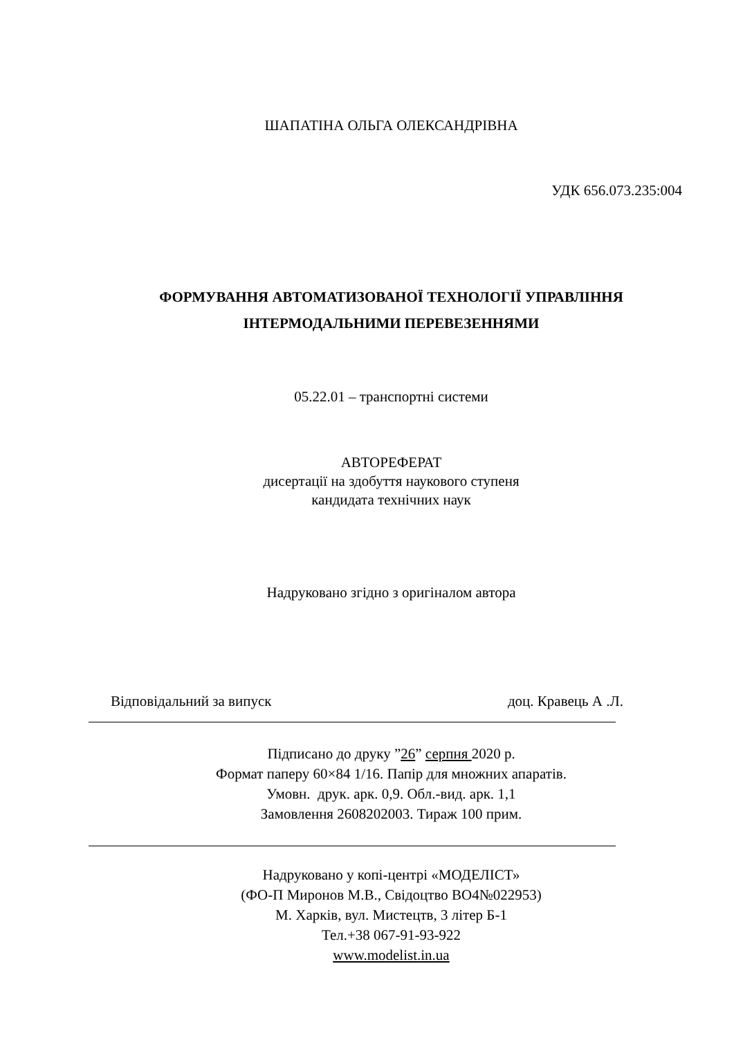ШАПАТІНА ОЛЬГА ОЛЕКСАНДРІВНА
УДК 656.073.235:004
ФОРМУВАННЯ АВТОМАТИЗОВАНОЇ ТЕХНОЛОГІЇ УПРАВЛІННЯ
ІНТЕРМОДАЛЬНИМИ ПЕРЕВЕЗЕННЯМИ
05.22.01 – транспортні системи
АВТОРЕФЕРАТ
дисертації на здобуття наукового ступеня
кандидата технічних наук
Надруковано згідно з оригіналом автора
Відповідальний за випуск доц. Кравець А .Л.
Підписано до друку ”26” серпня 2020 р.
Формат паперу 60×84 1/16. Папір для множних апаратів.
Умовн. друк. арк. 0,9. Обл.-вид. арк. 1,1
Замовлення 2608202003. Тираж 100 прим.
Надруковано у копі-центрі «МОДЕЛІСТ»
(ФО-П Миронов М.В., Свідоцтво ВО4№022953)
М. Харків, вул. Мистецтв, 3 літер Б-1
Тел.+38 067-91-93-922
www.modelist.in.ua